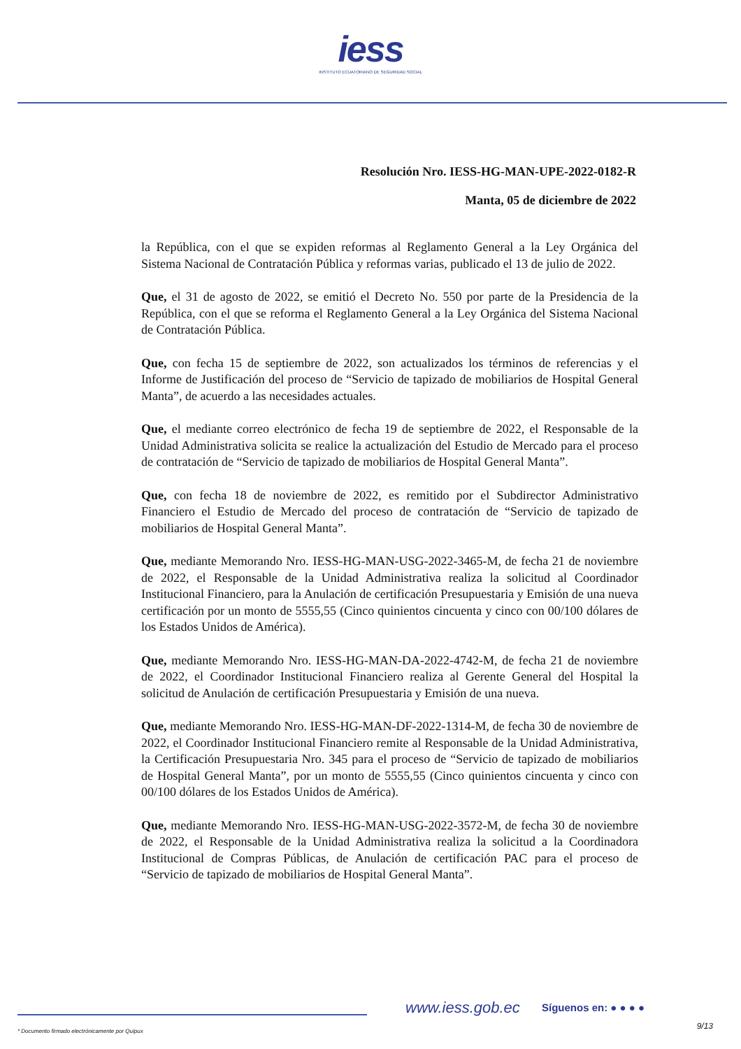iess
INSTITUTO ECUATORIANO DE SEGURIDAD SOCIAL
Resolución Nro. IESS-HG-MAN-UPE-2022-0182-R
Manta, 05 de diciembre de 2022
la República, con el que se expiden reformas al Reglamento General a la Ley Orgánica del Sistema Nacional de Contratación Pública y reformas varias, publicado el 13 de julio de 2022.
Que, el 31 de agosto de 2022, se emitió el Decreto No. 550 por parte de la Presidencia de la República, con el que se reforma el Reglamento General a la Ley Orgánica del Sistema Nacional de Contratación Pública.
Que, con fecha 15 de septiembre de 2022, son actualizados los términos de referencias y el Informe de Justificación del proceso de “Servicio de tapizado de mobiliarios de Hospital General Manta”, de acuerdo a las necesidades actuales.
Que, el mediante correo electrónico de fecha 19 de septiembre de 2022, el Responsable de la Unidad Administrativa solicita se realice la actualización del Estudio de Mercado para el proceso de contratación de “Servicio de tapizado de mobiliarios de Hospital General Manta”.
Que, con fecha 18 de noviembre de 2022, es remitido por el Subdirector Administrativo Financiero el Estudio de Mercado del proceso de contratación de “Servicio de tapizado de mobiliarios de Hospital General Manta”.
Que, mediante Memorando Nro. IESS-HG-MAN-USG-2022-3465-M, de fecha 21 de noviembre de 2022, el Responsable de la Unidad Administrativa realiza la solicitud al Coordinador Institucional Financiero, para la Anulación de certificación Presupuestaria y Emisión de una nueva certificación por un monto de 5555,55 (Cinco quinientos cincuenta y cinco con 00/100 dólares de los Estados Unidos de América).
Que, mediante Memorando Nro. IESS-HG-MAN-DA-2022-4742-M, de fecha 21 de noviembre de 2022, el Coordinador Institucional Financiero realiza al Gerente General del Hospital la solicitud de Anulación de certificación Presupuestaria y Emisión de una nueva.
Que, mediante Memorando Nro. IESS-HG-MAN-DF-2022-1314-M, de fecha 30 de noviembre de 2022, el Coordinador Institucional Financiero remite al Responsable de la Unidad Administrativa, la Certificación Presupuestaria Nro. 345 para el proceso de “Servicio de tapizado de mobiliarios de Hospital General Manta”, por un monto de 5555,55 (Cinco quinientos cincuenta y cinco con 00/100 dólares de los Estados Unidos de América).
Que, mediante Memorando Nro. IESS-HG-MAN-USG-2022-3572-M, de fecha 30 de noviembre de 2022, el Responsable de la Unidad Administrativa realiza la solicitud a la Coordinadora Institucional de Compras Públicas, de Anulación de certificación PAC para el proceso de “Servicio de tapizado de mobiliarios de Hospital General Manta”.
www.iess.gob.ec Síguenos en: ● ● ● ●
9/13
* Documento firmado electrónicamente por Quipux